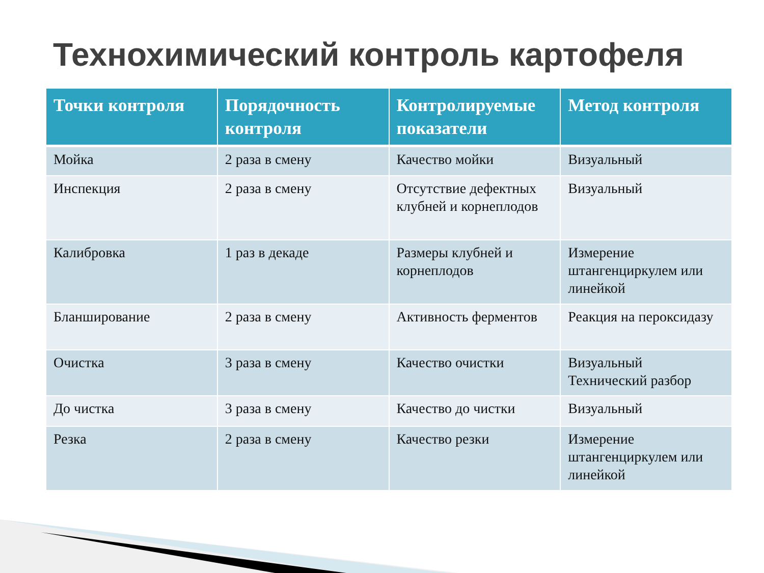Технохимический контроль картофеля
| Точки контроля | Порядочность контроля | Контролируемые показатели | Метод контроля |
| --- | --- | --- | --- |
| Мойка | 2 раза в смену | Качество мойки | Визуальный |
| Инспекция | 2 раза в смену | Отсутствие дефектных клубней и корнеплодов | Визуальный |
| Калибровка | 1 раз в декаде | Размеры клубней и корнеплодов | Измерение штангенциркулем или линейкой |
| Бланширование | 2 раза в смену | Активность ферментов | Реакция на пероксидазу |
| Очистка | 3 раза в смену | Качество очистки | Визуальный Технический разбор |
| До чистка | 3 раза в смену | Качество до чистки | Визуальный |
| Резка | 2 раза в смену | Качество резки | Измерение штангенциркулем или линейкой |